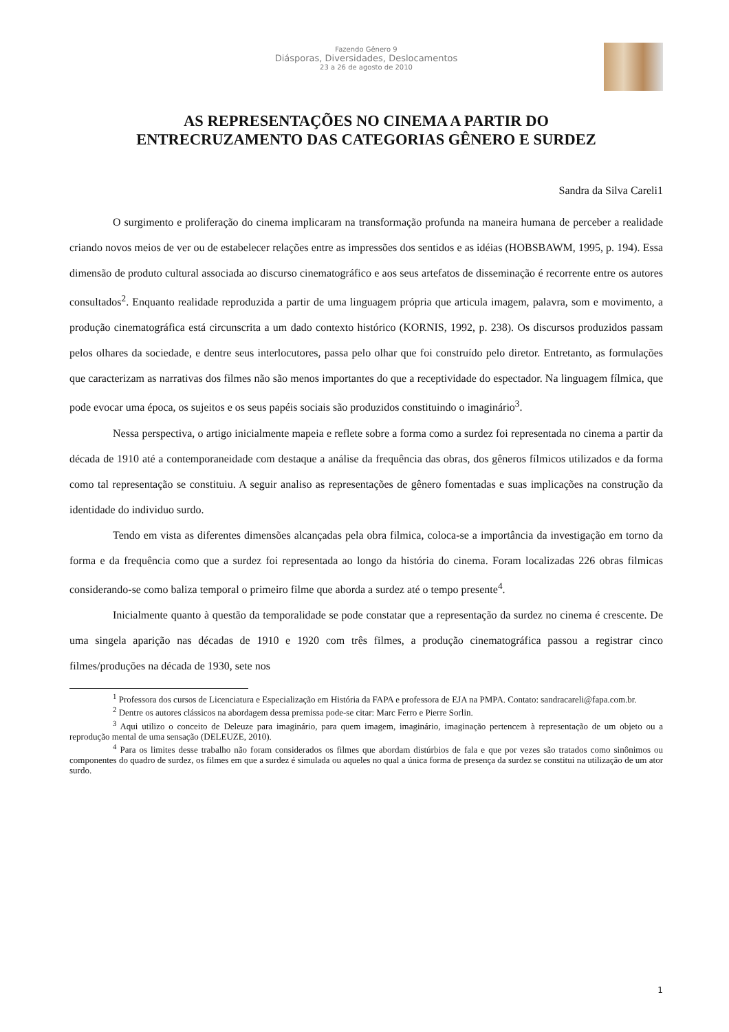Fazendo Gênero 9
Diásporas, Diversidades, Deslocamentos
23 a 26 de agosto de 2010
AS REPRESENTAÇÕES NO CINEMA A PARTIR DO
ENTRECRUZAMENTO DAS CATEGORIAS GÊNERO E SURDEZ
Sandra da Silva Careli1
O surgimento e proliferação do cinema implicaram na transformação profunda na maneira humana de perceber a realidade criando novos meios de ver ou de estabelecer relações entre as impressões dos sentidos e as idéias (HOBSBAWM, 1995, p. 194). Essa dimensão de produto cultural associada ao discurso cinematográfico e aos seus artefatos de disseminação é recorrente entre os autores consultados<sup>2</sup>. Enquanto realidade reproduzida a partir de uma linguagem própria que articula imagem, palavra, som e movimento, a produção cinematográfica está circunscrita a um dado contexto histórico (KORNIS, 1992, p. 238). Os discursos produzidos passam pelos olhares da sociedade, e dentre seus interlocutores, passa pelo olhar que foi construído pelo diretor. Entretanto, as formulações que caracterizam as narrativas dos filmes não são menos importantes do que a receptividade do espectador. Na linguagem fílmica, que pode evocar uma época, os sujeitos e os seus papéis sociais são produzidos constituindo o imaginário<sup>3</sup>.
Nessa perspectiva, o artigo inicialmente mapeia e reflete sobre a forma como a surdez foi representada no cinema a partir da década de 1910 até a contemporaneidade com destaque a análise da frequência das obras, dos gêneros fílmicos utilizados e da forma como tal representação se constituiu. A seguir analiso as representações de gênero fomentadas e suas implicações na construção da identidade do individuo surdo.
Tendo em vista as diferentes dimensões alcançadas pela obra filmica, coloca-se a importância da investigação em torno da forma e da frequência como que a surdez foi representada ao longo da história do cinema. Foram localizadas 226 obras filmicas considerando-se como baliza temporal o primeiro filme que aborda a surdez até o tempo presente<sup>4</sup>.
Inicialmente quanto à questão da temporalidade se pode constatar que a representação da surdez no cinema é crescente. De uma singela aparição nas décadas de 1910 e 1920 com três filmes, a produção cinematográfica passou a registrar cinco filmes/produções na década de 1930, sete nos
<sup>1</sup> Professora dos cursos de Licenciatura e Especialização em História da FAPA e professora de EJA na PMPA. Contato: sandracareli@fapa.com.br.
<sup>2</sup> Dentre os autores clássicos na abordagem dessa premissa pode-se citar: Marc Ferro e Pierre Sorlin.
<sup>3</sup> Aqui utilizo o conceito de Deleuze para imaginário, para quem imagem, imaginário, imaginação pertencem à representação de um objeto ou a reprodução mental de uma sensação (DELEUZE, 2010).
<sup>4</sup> Para os limites desse trabalho não foram considerados os filmes que abordam distúrbios de fala e que por vezes são tratados como sinônimos ou componentes do quadro de surdez, os filmes em que a surdez é simulada ou aqueles no qual a única forma de presença da surdez se constitui na utilização de um ator surdo.
1